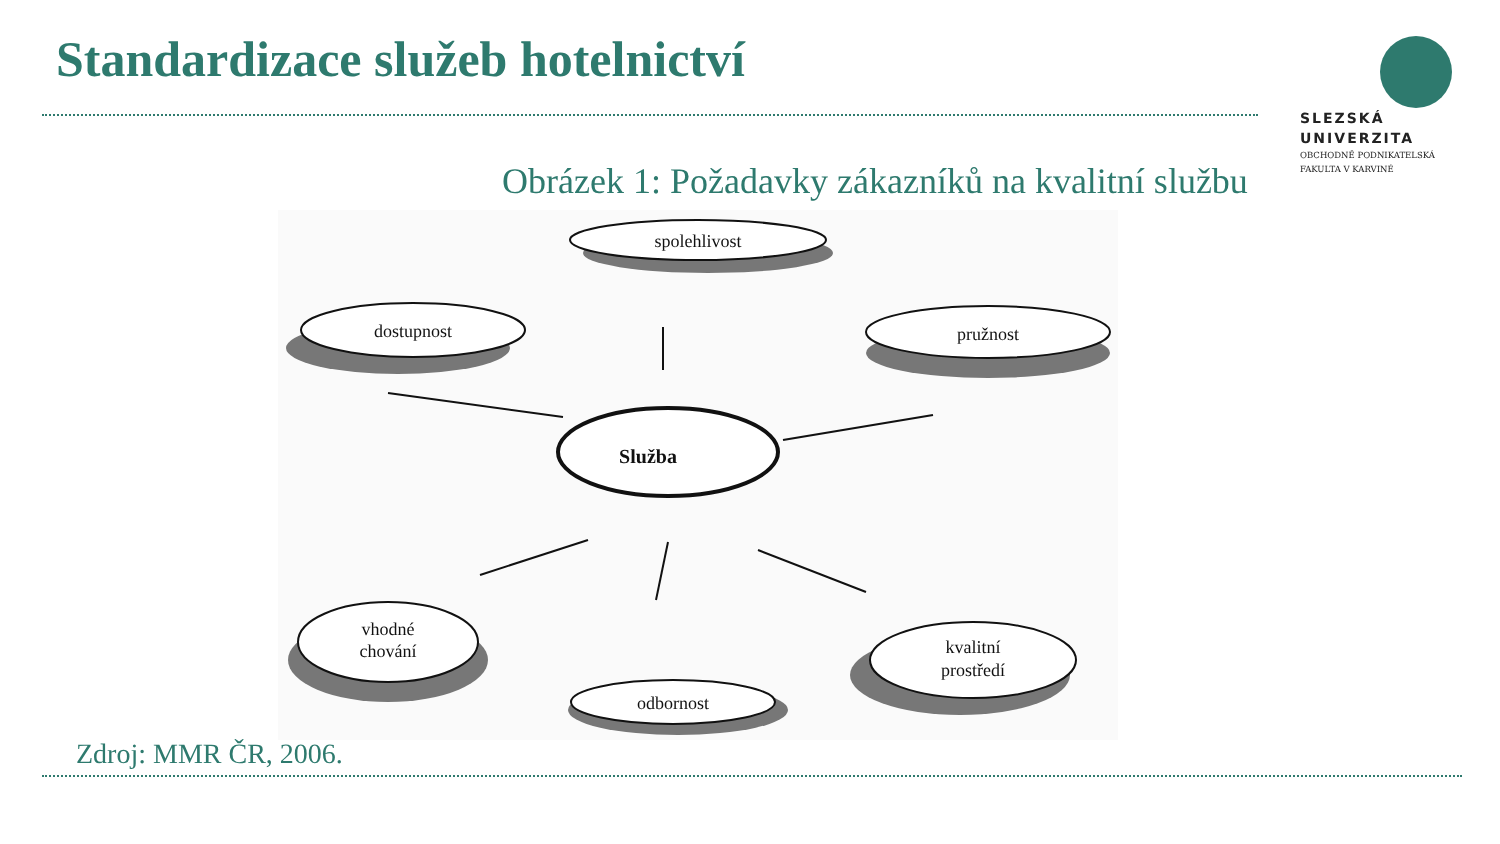Standardizace služeb hotelnictví
SLEZSKÁ
UNIVERZITA
OBCHODNĚ PODNIKATELSKÁ
FAKULTA V KARVINÉ
Obrázek 1: Požadavky zákazníků na kvalitní službu
spolehlivost
dostupnost
pružnost
vhodné
chování
kvalitní
prostředí
odbornost
Služba
Zdroj: MMR ČR, 2006.